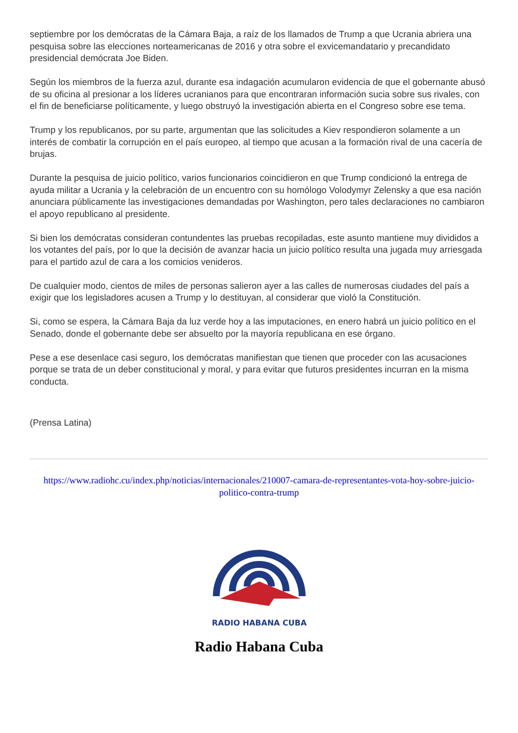septiembre por los demócratas de la Cámara Baja, a raíz de los llamados de Trump a que Ucrania abriera una pesquisa sobre las elecciones norteamericanas de 2016 y otra sobre el exvicemandatario y precandidato presidencial demócrata Joe Biden.
Según los miembros de la fuerza azul, durante esa indagación acumularon evidencia de que el gobernante abusó de su oficina al presionar a los líderes ucranianos para que encontraran información sucia sobre sus rivales, con el fin de beneficiarse políticamente, y luego obstruyó la investigación abierta en el Congreso sobre ese tema.
Trump y los republicanos, por su parte, argumentan que las solicitudes a Kiev respondieron solamente a un interés de combatir la corrupción en el país europeo, al tiempo que acusan a la formación rival de una cacería de brujas.
Durante la pesquisa de juicio político, varios funcionarios coincidieron en que Trump condicionó la entrega de ayuda militar a Ucrania y la celebración de un encuentro con su homólogo Volodymyr Zelensky a que esa nación anunciara públicamente las investigaciones demandadas por Washington, pero tales declaraciones no cambiaron el apoyo republicano al presidente.
Si bien los demócratas consideran contundentes las pruebas recopiladas, este asunto mantiene muy divididos a los votantes del país, por lo que la decisión de avanzar hacia un juicio político resulta una jugada muy arriesgada para el partido azul de cara a los comicios venideros.
De cualquier modo, cientos de miles de personas salieron ayer a las calles de numerosas ciudades del país a exigir que los legisladores acusen a Trump y lo destituyan, al considerar que violó la Constitución.
Si, como se espera, la Cámara Baja da luz verde hoy a las imputaciones, en enero habrá un juicio político en el Senado, donde el gobernante debe ser absuelto por la mayoría republicana en ese órgano.
Pese a ese desenlace casi seguro, los demócratas manifiestan que tienen que proceder con las acusaciones porque se trata de un deber constitucional y moral, y para evitar que futuros presidentes incurran en la misma conducta.
(Prensa Latina)
https://www.radiohc.cu/index.php/noticias/internacionales/210007-camara-de-representantes-vota-hoy-sobre-juicio-politico-contra-trump
RADIO HABANA CUBA
Radio Habana Cuba